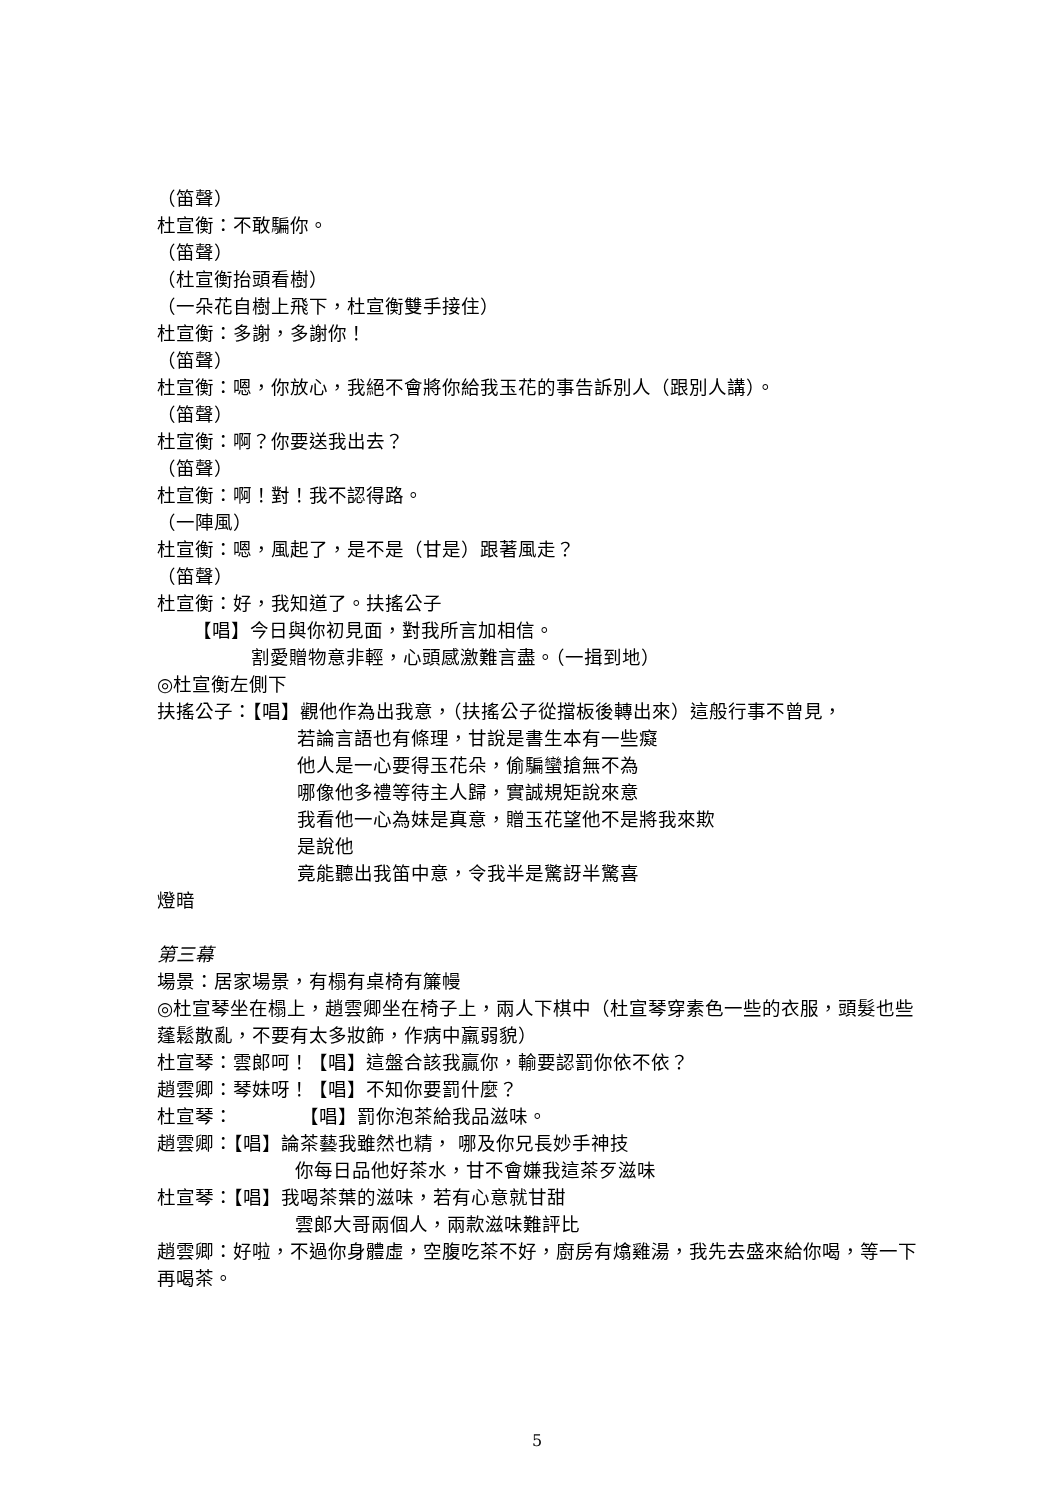（笛聲）
杜宣衡：不敢騙你。
（笛聲）
（杜宣衡抬頭看樹）
（一朵花自樹上飛下，杜宣衡雙手接住）
杜宣衡：多謝，多謝你！
（笛聲）
杜宣衡：嗯，你放心，我絕不會將你給我玉花的事告訴別人（跟別人講）。
（笛聲）
杜宣衡：啊？你要送我出去？
（笛聲）
杜宣衡：啊！對！我不認得路。
（一陣風）
杜宣衡：嗯，風起了，是不是（甘是）跟著風走？
（笛聲）
杜宣衡：好，我知道了。扶搖公子
【唱】今日與你初見面，對我所言加相信。
割愛贈物意非輕，心頭感激難言盡。（一揖到地）
◎杜宣衡左側下
扶搖公子：【唱】觀他作為出我意，（扶搖公子從擋板後轉出來）這般行事不曾見，
若論言語也有條理，甘說是書生本有一些癡
他人是一心要得玉花朵，偷騙蠻搶無不為
哪像他多禮等待主人歸，實誠規矩說來意
我看他一心為妹是真意，贈玉花望他不是將我來欺
是說他
竟能聽出我笛中意，令我半是驚訝半驚喜
燈暗
第三幕
場景：居家場景，有榻有桌椅有簾幔
◎杜宣琴坐在榻上，趙雲卿坐在椅子上，兩人下棋中（杜宣琴穿素色一些的衣服，頭髮也些蓬鬆散亂，不要有太多妝飾，作病中羸弱貌）
杜宣琴：雲郎呵！【唱】這盤合該我贏你，輸要認罰你依不依？
趙雲卿：琴妹呀！【唱】不知你要罰什麼？
杜宣琴：　　　　【唱】罰你泡茶給我品滋味。
趙雲卿：【唱】論茶藝我雖然也精， 哪及你兄長妙手神技
你每日品他好茶水，甘不會嫌我這茶歹滋味
杜宣琴：【唱】我喝茶葉的滋味，若有心意就甘甜
雲郎大哥兩個人，兩款滋味難評比
趙雲卿：好啦，不過你身體虛，空腹吃茶不好，廚房有熻雞湯，我先去盛來給你喝，等一下再喝茶。
5